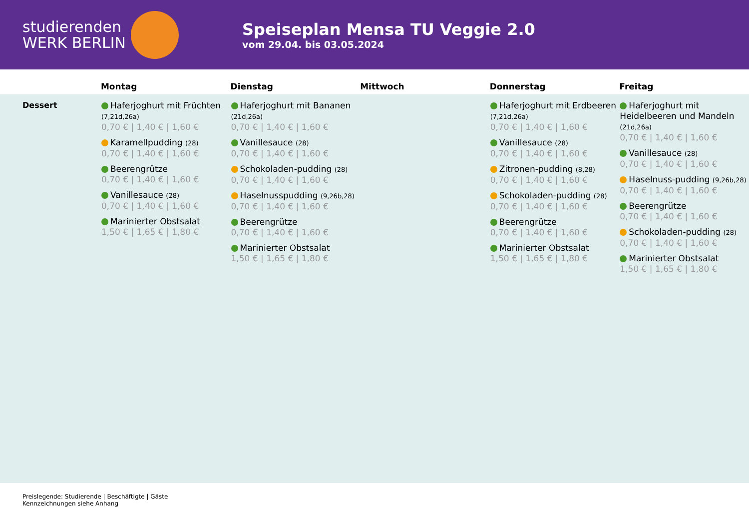studierenden
WERK BERLIN
Speiseplan Mensa TU Veggie 2.0
vom 29.04. bis 03.05.2024
| | Montag | Dienstag | Mittwoch | Donnerstag | Freitag |
| --- | --- | --- | --- | --- | --- |
| Dessert | Haferjoghurt mit Früchten (7,21d,26a) 0,70 € / 1,40 € / 1,60 € Karamellpudding (28) 0,70 € / 1,40 € / 1,60 € Beerengrütze 0,70 € / 1,40 € / 1,60 € Vanillesauce (28) 0,70 € / 1,40 € / 1,60 € Marinierter Obstsalat 1,50 € / 1,65 € / 1,80 € | Haferjoghurt mit Bananen (21d,26a) 0,70 € / 1,40 € / 1,60 € Vanillesauce (28) 0,70 € / 1,40 € / 1,60 € Schokoladen-pudding (28) 0,70 € / 1,40 € / 1,60 € Haselnusspudding (9,26b,28) 0,70 € / 1,40 € / 1,60 € Beerengrütze 0,70 € / 1,40 € / 1,60 € Marinierter Obstsalat 1,50 € / 1,65 € / 1,80 € | | Haferjoghurt mit Erdbeeren (7,21d,26a) 0,70 € / 1,40 € / 1,60 € Vanillesauce (28) 0,70 € / 1,40 € / 1,60 € Zitronen-pudding (8,28) 0,70 € / 1,40 € / 1,60 € Schokoladen-pudding (28) 0,70 € / 1,40 € / 1,60 € Beerengrütze 0,70 € / 1,40 € / 1,60 € Marinierter Obstsalat 1,50 € / 1,65 € / 1,80 € | Haferjoghurt mit Heidelbeeren und Mandeln (21d,26a) 0,70 € / 1,40 € / 1,60 € Vanillesauce (28) 0,70 € / 1,40 € / 1,60 € Haselnuss-pudding (9,26b,28) 0,70 € / 1,40 € / 1,60 € Beerengrütze 0,70 € / 1,40 € / 1,60 € Schokoladen-pudding (28) 0,70 € / 1,40 € / 1,60 € Marinierter Obstsalat 1,50 € / 1,65 € / 1,80 € |
Preislegende: Studierende | Beschäftigte | Gäste
Kennzeichnungen siehe Anhang